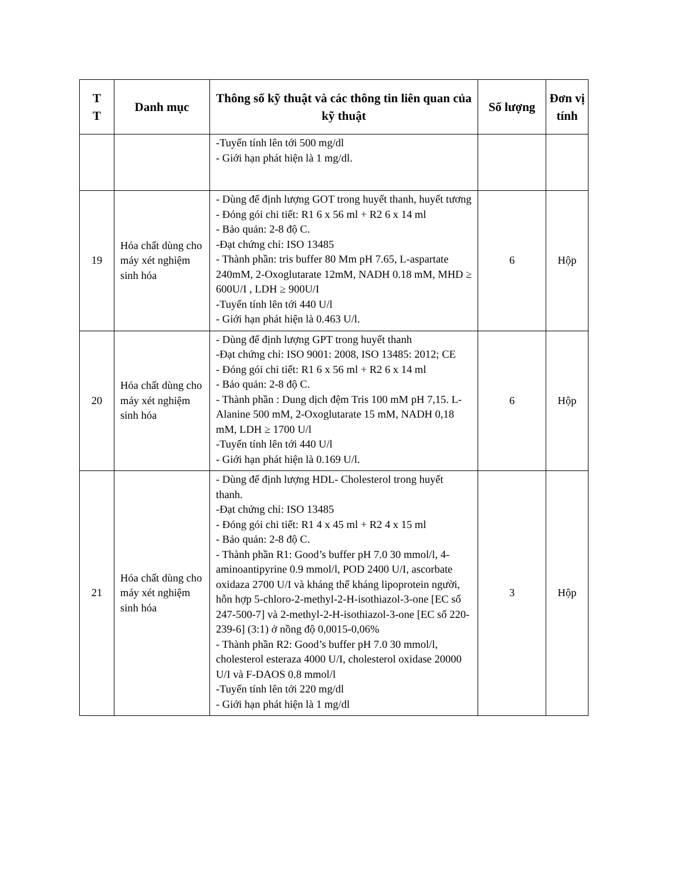| T T | Danh mục | Thông số kỹ thuật và các thông tin liên quan của kỹ thuật | Số lượng | Đơn vị tính |
| --- | --- | --- | --- | --- |
| | | -Tuyến tính lên tới 500 mg/dl - Giới hạn phát hiện là 1 mg/dl. | | |
| 19 | Hóa chất dùng cho máy xét nghiệm sinh hóa | - Dùng để định lượng GOT trong huyết thanh, huyết tương - Đóng gói chi tiết: R1 6 x 56 ml + R2 6 x 14 ml - Bảo quản: 2-8 độ C. -Đạt chứng chỉ: ISO 13485 - Thành phần: tris buffer 80 Mm pH 7.65, L-aspartate 240mM, 2-Oxoglutarate 12mM, NADH 0.18 mM, MHD ≥ 600U/I , LDH ≥ 900U/I -Tuyến tính lên tới 440 U/l - Giới hạn phát hiện là 0.463 U/l. | 6 | Hộp |
| 20 | Hóa chất dùng cho máy xét nghiệm sinh hóa | - Dùng để định lượng GPT trong huyết thanh -Đạt chứng chỉ: ISO 9001: 2008, ISO 13485: 2012; CE - Đóng gói chi tiết: R1 6 x 56 ml + R2 6 x 14 ml - Bảo quản: 2-8 độ C. - Thành phần : Dung dịch đệm Tris 100 mM pH 7,15. L-Alanine 500 mM, 2-Oxoglutarate 15 mM, NADH 0,18 mM, LDH ≥ 1700 U/l -Tuyến tính lên tới 440 U/l - Giới hạn phát hiện là 0.169 U/l. | 6 | Hộp |
| 21 | Hóa chất dùng cho máy xét nghiệm sinh hóa | - Dùng để định lượng HDL- Cholesterol trong huyết thanh. -Đạt chứng chỉ: ISO 13485 - Đóng gói chi tiết: R1 4 x 45 ml + R2 4 x 15 ml - Bảo quản: 2-8 độ C. - Thành phần R1: Good’s buffer pH 7.0 30 mmol/l, 4-aminoantipyrine 0.9 mmol/l, POD 2400 U/I, ascorbate oxidaza 2700 U/I và kháng thể kháng lipoprotein người, hỗn hợp 5-chloro-2-methyl-2-H-isothiazol-3-one [EC số 247-500-7] và 2-methyl-2-H-isothiazol-3-one [EC số 220-239-6] (3:1) ở nồng độ 0,0015-0,06% - Thành phần R2: Good’s buffer pH 7.0 30 mmol/l, cholesterol esteraza 4000 U/I, cholesterol oxidase 20000 U/I và F-DAOS 0.8 mmol/l -Tuyến tính lên tới 220 mg/dl - Giới hạn phát hiện là 1 mg/dl | 3 | Hộp |